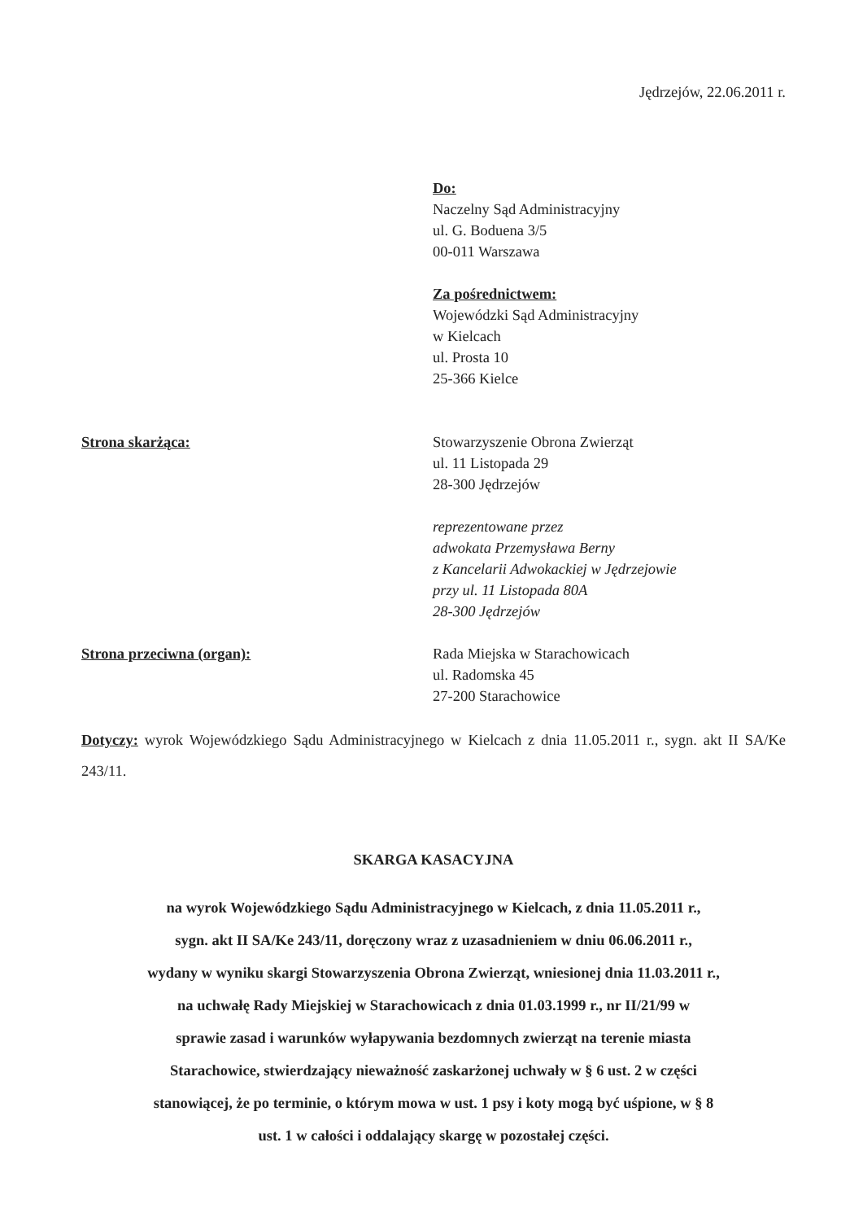Jędrzejów, 22.06.2011 r.
Do:
Naczelny Sąd Administracyjny
ul. G. Boduena 3/5
00-011 Warszawa
Za pośrednictwem:
Wojewódzki Sąd Administracyjny
w Kielcach
ul. Prosta 10
25-366 Kielce
Strona skarżąca: Stowarzyszenie Obrona Zwierząt
ul. 11 Listopada 29
28-300 Jędrzejów
reprezentowane przez
adwokata Przemysława Berny
z Kancelarii Adwokackiej w Jędrzejowie
przy ul. 11 Listopada 80A
28-300 Jędrzejów
Strona przeciwna (organ): Rada Miejska w Starachowicach
ul. Radomska 45
27-200 Starachowice
Dotyczy: wyrok Wojewódzkiego Sądu Administracyjnego w Kielcach z dnia 11.05.2011 r., sygn. akt II SA/Ke 243/11.
SKARGA KASACYJNA
na wyrok Wojewódzkiego Sądu Administracyjnego w Kielcach, z dnia 11.05.2011 r.,
sygn. akt II SA/Ke 243/11, doręczony wraz z uzasadnieniem w dniu 06.06.2011 r.,
wydany w wyniku skargi Stowarzyszenia Obrona Zwierząt, wniesionej dnia 11.03.2011 r.,
na uchwałę Rady Miejskiej w Starachowicach z dnia 01.03.1999 r., nr II/21/99 w
sprawie zasad i warunków wyłapywania bezdomnych zwierząt na terenie miasta
Starachowice, stwierdzający nieważność zaskarżonej uchwały w § 6 ust. 2 w części
stanowiącej, że po terminie, o którym mowa w ust. 1 psy i koty mogą być uśpione, w § 8
ust. 1 w całości i oddalający skargę w pozostałej części.